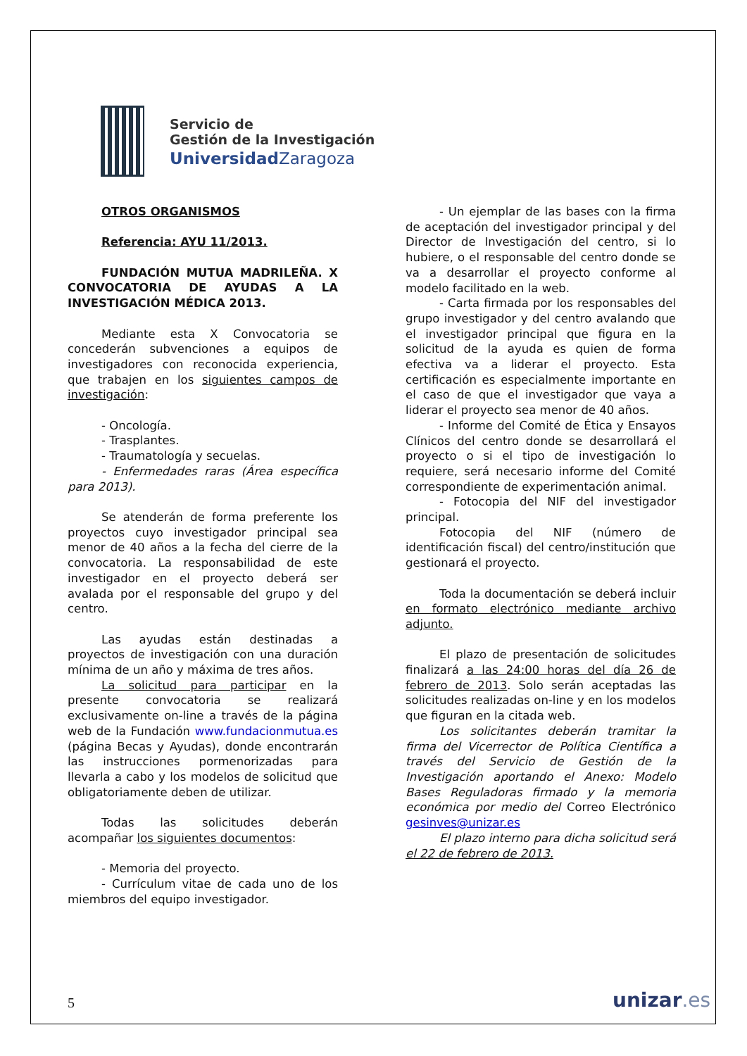Servicio de
Gestión de la Investigación
Universidad Zaragoza
OTROS ORGANISMOS
Referencia: AYU 11/2013.
FUNDACIÓN MUTUA MADRILEÑA. X CONVOCATORIA DE AYUDAS A LA INVESTIGACIÓN MÉDICA 2013.
Mediante esta X Convocatoria se concederán subvenciones a equipos de investigadores con reconocida experiencia, que trabajen en los siguientes campos de investigación:
- Oncología.
- Trasplantes.
- Traumatología y secuelas.
- Enfermedades raras (Área específica para 2013).
Se atenderán de forma preferente los proyectos cuyo investigador principal sea menor de 40 años a la fecha del cierre de la convocatoria. La responsabilidad de este investigador en el proyecto deberá ser avalada por el responsable del grupo y del centro.
Las ayudas están destinadas a proyectos de investigación con una duración mínima de un año y máxima de tres años.
La solicitud para participar en la presente convocatoria se realizará exclusivamente on-line a través de la página web de la Fundación www.fundacionmutua.es (página Becas y Ayudas), donde encontrarán las instrucciones pormenorizadas para llevarla a cabo y los modelos de solicitud que obligatoriamente deben de utilizar.
Todas las solicitudes deberán acompañar los siguientes documentos:
- Memoria del proyecto.
- Currículum vitae de cada uno de los miembros del equipo investigador.
- Un ejemplar de las bases con la firma de aceptación del investigador principal y del Director de Investigación del centro, si lo hubiere, o el responsable del centro donde se va a desarrollar el proyecto conforme al modelo facilitado en la web.
- Carta firmada por los responsables del grupo investigador y del centro avalando que el investigador principal que figura en la solicitud de la ayuda es quien de forma efectiva va a liderar el proyecto. Esta certificación es especialmente importante en el caso de que el investigador que vaya a liderar el proyecto sea menor de 40 años.
- Informe del Comité de Ética y Ensayos Clínicos del centro donde se desarrollará el proyecto o si el tipo de investigación lo requiere, será necesario informe del Comité correspondiente de experimentación animal.
- Fotocopia del NIF del investigador principal.
Fotocopia del NIF (número de identificación fiscal) del centro/institución que gestionará el proyecto.
Toda la documentación se deberá incluir en formato electrónico mediante archivo adjunto.
El plazo de presentación de solicitudes finalizará a las 24:00 horas del día 26 de febrero de 2013. Solo serán aceptadas las solicitudes realizadas on-line y en los modelos que figuran en la citada web.
Los solicitantes deberán tramitar la firma del Vicerrector de Política Científica a través del Servicio de Gestión de la Investigación aportando el Anexo: Modelo Bases Reguladoras firmado y la memoria económica por medio del Correo Electrónico gesinves@unizar.es
El plazo interno para dicha solicitud será el 22 de febrero de 2013.
5 unizar.es